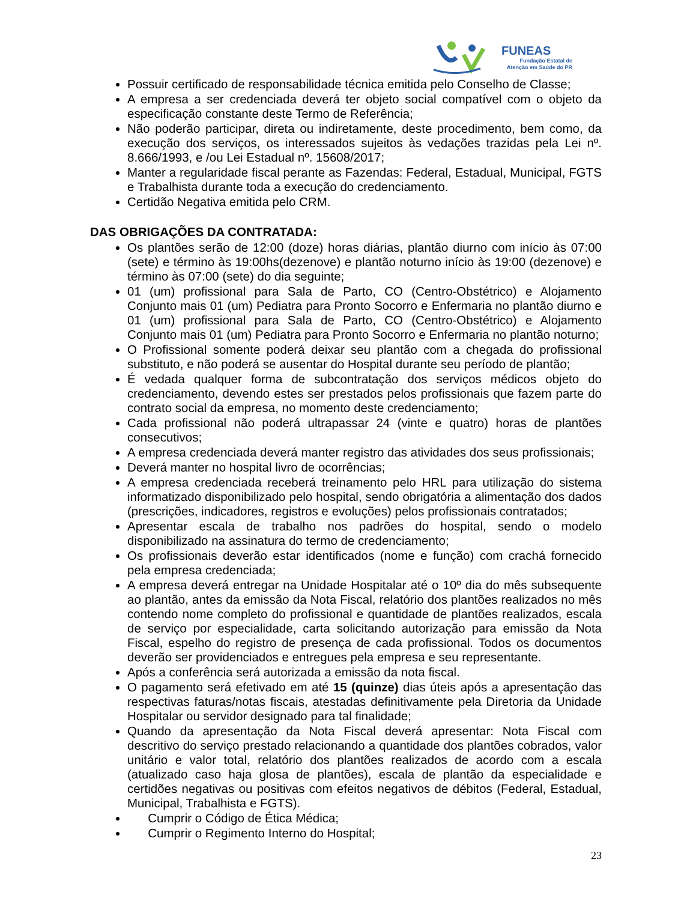FUNEAS
Fundação Estatal de
Atenção em Saúde do PR
Possuir certificado de responsabilidade técnica emitida pelo Conselho de Classe;
A empresa a ser credenciada deverá ter objeto social compatível com o objeto da especificação constante deste Termo de Referência;
Não poderão participar, direta ou indiretamente, deste procedimento, bem como, da execução dos serviços, os interessados sujeitos às vedações trazidas pela Lei nº. 8.666/1993, e /ou Lei Estadual nº. 15608/2017;
Manter a regularidade fiscal perante as Fazendas: Federal, Estadual, Municipal, FGTS e Trabalhista durante toda a execução do credenciamento.
Certidão Negativa emitida pelo CRM.
DAS OBRIGAÇÕES DA CONTRATADA:
Os plantões serão de 12:00 (doze) horas diárias, plantão diurno com início às 07:00 (sete) e término às 19:00hs(dezenove) e plantão noturno início às 19:00 (dezenove) e término às 07:00 (sete) do dia seguinte;
01 (um) profissional para Sala de Parto, CO (Centro-Obstétrico) e Alojamento Conjunto mais 01 (um) Pediatra para Pronto Socorro e Enfermaria no plantão diurno e 01 (um) profissional para Sala de Parto, CO (Centro-Obstétrico) e Alojamento Conjunto mais 01 (um) Pediatra para Pronto Socorro e Enfermaria no plantão noturno;
O Profissional somente poderá deixar seu plantão com a chegada do profissional substituto, e não poderá se ausentar do Hospital durante seu período de plantão;
É vedada qualquer forma de subcontratação dos serviços médicos objeto do credenciamento, devendo estes ser prestados pelos profissionais que fazem parte do contrato social da empresa, no momento deste credenciamento;
Cada profissional não poderá ultrapassar 24 (vinte e quatro) horas de plantões consecutivos;
A empresa credenciada deverá manter registro das atividades dos seus profissionais;
Deverá manter no hospital livro de ocorrências;
A empresa credenciada receberá treinamento pelo HRL para utilização do sistema informatizado disponibilizado pelo hospital, sendo obrigatória a alimentação dos dados (prescrições, indicadores, registros e evoluções) pelos profissionais contratados;
Apresentar escala de trabalho nos padrões do hospital, sendo o modelo disponibilizado na assinatura do termo de credenciamento;
Os profissionais deverão estar identificados (nome e função) com crachá fornecido pela empresa credenciada;
A empresa deverá entregar na Unidade Hospitalar até o 10º dia do mês subsequente ao plantão, antes da emissão da Nota Fiscal, relatório dos plantões realizados no mês contendo nome completo do profissional e quantidade de plantões realizados, escala de serviço por especialidade, carta solicitando autorização para emissão da Nota Fiscal, espelho do registro de presença de cada profissional. Todos os documentos deverão ser providenciados e entregues pela empresa e seu representante.
Após a conferência será autorizada a emissão da nota fiscal.
O pagamento será efetivado em até 15 (quinze) dias úteis após a apresentação das respectivas faturas/notas fiscais, atestadas definitivamente pela Diretoria da Unidade Hospitalar ou servidor designado para tal finalidade;
Quando da apresentação da Nota Fiscal deverá apresentar: Nota Fiscal com descritivo do serviço prestado relacionando a quantidade dos plantões cobrados, valor unitário e valor total, relatório dos plantões realizados de acordo com a escala (atualizado caso haja glosa de plantões), escala de plantão da especialidade e certidões negativas ou positivas com efeitos negativos de débitos (Federal, Estadual, Municipal, Trabalhista e FGTS).
Cumprir o Código de Ética Médica;
Cumprir o Regimento Interno do Hospital;
23